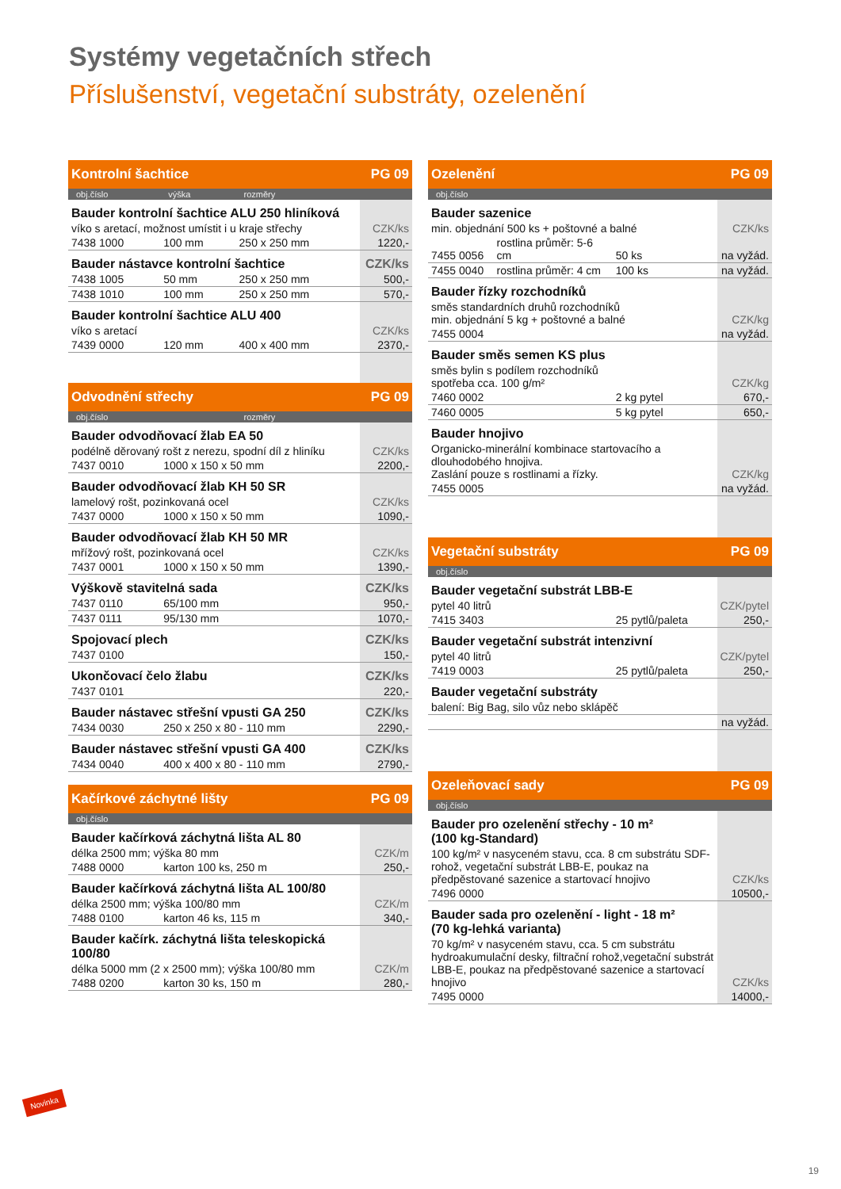Systémy vegetačních střech
Příslušenství, vegetační substráty, ozelenění
| Kontrolní šachtice | | | PG 09 |
| --- | --- | --- | --- |
| obj.číslo | výška | rozměry | |
| Bauder kontrolní šachtice ALU 250 hliníková | | | |
| víko s aretací, možnost umístit i u kraje střechy | | | CZK/ks |
| 7438 1000 | 100 mm | 250 x 250 mm | 1220,- |
| Bauder nástavce kontrolní šachtice | | | CZK/ks |
| 7438 1005 | 50 mm | 250 x 250 mm | 500,- |
| 7438 1010 | 100 mm | 250 x 250 mm | 570,- |
| Bauder kontrolní šachtice ALU 400 | | | |
| víko s aretací | | | CZK/ks |
| 7439 0000 | 120 mm | 400 x 400 mm | 2370,- |
| Odvodnění střechy | | | PG 09 |
| obj.číslo | | rozměry | |
| Bauder odvodňovací žlab EA 50 | | | |
| podélně děrovaný rošt z nerezu, spodní díl z hliníku | | | CZK/ks |
| 7437 0010 | 1000 x 150 x 50 mm | | 2200,- |
| Bauder odvodňovací žlab KH 50 SR | | | |
| lamelový rošt, pozinkovaná ocel | | | CZK/ks |
| 7437 0000 | 1000 x 150 x 50 mm | | 1090,- |
| Bauder odvodňovací žlab KH 50 MR | | | |
| mřížový rošt, pozinkovaná ocel | | | CZK/ks |
| 7437 0001 | 1000 x 150 x 50 mm | | 1390,- |
| Výškově stavitelná sada | | | CZK/ks |
| 7437 0110 | 65/100 mm | | 950,- |
| 7437 0111 | 95/130 mm | | 1070,- |
| Spojovací plech | | | CZK/ks |
| 7437 0100 | | | 150,- |
| Ukončovací čelo žlabu | | | CZK/ks |
| 7437 0101 | | | 220,- |
| Bauder nástavec střešní vpusti GA 250 | | | CZK/ks |
| 7434 0030 | 250 x 250 x 80 - 110 mm | | 2290,- |
| Bauder nástavec střešní vpusti GA 400 | | | CZK/ks |
| 7434 0040 | 400 x 400 x 80 - 110 mm | | 2790,- |
| Kačírkové záchytné lišty | | | PG 09 |
| obj.číslo | | | |
| Bauder kačírková záchytná lišta AL 80 | | | |
| délka 2500 mm; výška 80 mm | | | CZK/m |
| 7488 0000 | karton 100 ks, 250 m | | 250,- |
| Bauder kačírková záchytná lišta AL 100/80 | | | |
| délka 2500 mm; výška 100/80 mm | | | CZK/m |
| 7488 0100 | karton 46 ks, 115 m | | 340,- |
| Bauder kačírk. záchytná lišta teleskopická 100/80 | | | |
| délka 5000 mm (2 x 2500 mm); výška 100/80 mm | | | CZK/m |
| 7488 0200 | karton 30 ks, 150 m | | 280,- |
| Ozelenění | | | PG 09 |
| --- | --- | --- | --- |
| obj.číslo | | | |
| Bauder sazenice | | | |
| min. objednání 500 ks + poštovné a balné | | | CZK/ks |
| 7455 0056 | rostlina průměr: 5-6 cm | 50 ks | na vyžád. |
| 7455 0040 | rostlina průměr: 4 cm | 100 ks | na vyžád. |
| Bauder řízky rozchodníků | | | |
| směs standardních druhů rozchodníků min. objednání 5 kg + poštovné a balné | | | CZK/kg |
| 7455 0004 | | | na vyžád. |
| Bauder směs semen KS plus | | | |
| směs bylin s podílem rozchodníků spotřeba cca. 100 g/m² | | | CZK/kg |
| 7460 0002 | | 2 kg pytel | 670,- |
| 7460 0005 | | 5 kg pytel | 650,- |
| Bauder hnojivo | | | |
| Organicko-minerální kombinace startovacího a dlouhodobého hnojiva. Zaslání pouze s rostlinami a řízky. | | | CZK/kg |
| 7455 0005 | | | na vyžád. |
| Vegetační substráty | | | PG 09 |
| obj.číslo | | | |
| Bauder vegetační substrát LBB-E | | | |
| pytel 40 litrů | | | CZK/pytel |
| 7415 3403 | | 25 pytlů/paleta | 250,- |
| Bauder vegetační substrát intenzivní | | | |
| pytel 40 litrů | | | CZK/pytel |
| 7419 0003 | | 25 pytlů/paleta | 250,- |
| Bauder vegetační substráty | | | |
| balení: Big Bag, silo vůz nebo sklápěč | | | |
| | | | na vyžád. |
| Ozeleňovací sady | | | PG 09 |
| obj.číslo | | | |
| Bauder pro ozelenění střechy - 10 m² (100 kg-Standard) | | | |
| 100 kg/m² v nasyceném stavu, cca. 8 cm substrátu SDF-rohož, vegetační substrát LBB-E, poukaz na předpěstované sazenice a startovací hnojivo | | | CZK/ks |
| 7496 0000 | | | 10500,- |
| Bauder sada pro ozelenění - light - 18 m² (70 kg-lehká varianta) | | | |
| 70 kg/m² v nasyceném stavu, cca. 5 cm substrátu hydroakumulační desky, filtrační rohož,vegetační substrát LBB-E, poukaz na předpěstované sazenice a startovací hnojivo | | | CZK/ks |
| 7495 0000 | | | 14000,- |
Novinka
19